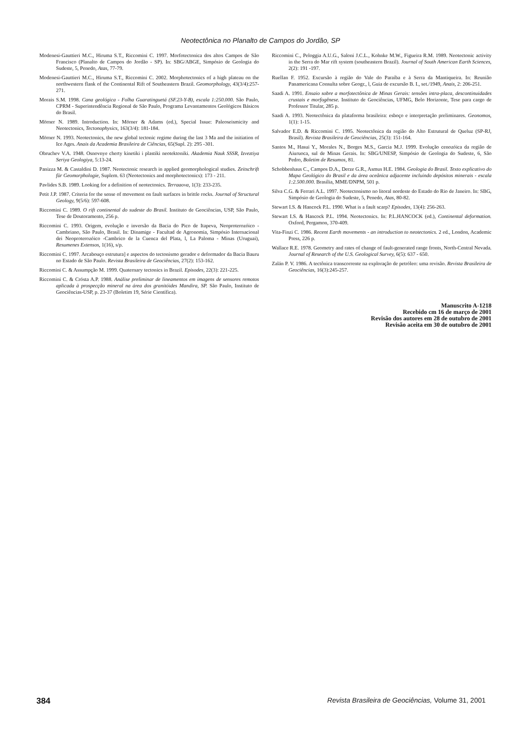Neotectônica no Planalto de Campos do Jordão, SP
Modenesi-Gauttieri M.C., Hiruma S.T., Riccomini C. 1997. Morfotectonica dos altos Campos de São Francisco (Planalto de Campos do Jordão - SP). In: SBG/ABGE, Simpósio de Geologia do Sudeste, 5, Penedo, Atas, 77-79.
Modenesi-Gauttieri M.C., Hiruma S.T., Riccomini C. 2002. Morphotectonics of a high plateau on the northwestern flank of the Continental Rift of Southeastern Brazil. Geomorphology, 43(3/4):257-271.
Morais S.M. 1998. Cana geológica - Folha Guaratinguetá (SF.23-Y-B), escala 1:250.000. São Paulo, CPRM - Superintendência Regional de São Paulo, Programa Levantamentos Geológicos Básicos do Brasil.
Mörner N. 1989. Introduction. In: Mörner & Adams (ed.), Special Issue: Paleoseismicity and Neotectonics, Tectonophysics, 163(3/4): 181-184.
Mörner N. 1993. Neotectonics, the new global tectonic regime during the last 3 Ma and the initiation of Ice Ages. Anais da Academia Brasileira de Ciências, 65(Supl. 2): 295 -301.
Obruchev V.A. 1948. Osnovnye cherty kinetiki i plastiki neotektoniki. Akademia Nauk SSSR, Izveztiya Seriya Geologiya, 5:13-24.
Panizza M. & Castaldini D. 1987. Neotectonic research in applied geomorphological studies. Zeitschrift für Geomorphologie, Suplem. 63 (Neotectonics and morphotectonics): 173 - 211.
Pavlides S.B. 1989. Looking for a definition of neotectonics. Terraaova, 1(3): 233-235.
Petit J.P. 1987. Criteria for the sense of movement on fault surfaces in brittle rocks. Journal of Structural Geology, 9(5/6): 597-608.
Riccomini C. 1989. O rift continental do sudeste do Brasil. Instituto de Geociências, USP, São Paulo, Tese de Doutoramento, 256 p.
Riccomini C. 1993. Origem, evolução e inversão da Bacia do Pico de Itapeva, Neoproterozóico - Cambriano, São Paulo, Brasil. In: Dinamige - Facultad de Agronomia, Simpósio Internacional dei Neoproterozóico -Cambrico de la Cuenca del Plata, l, La Paloma - Minas (Uruguai), Resumenes Extensos, 1(16), s/p.
Riccomini C. 1997. Arcabouço estrutura] e aspectos do tectonismo gerador e deformador da Bacia Bauru no Estado de São Paulo. Revista Brasileira de Geociências, 27(2): 153-162.
Riccomini C. & Assumpção M. 1999. Quaternary tectonics in Brazil. Episodes, 22(3): 221-225.
Riccomini C. & Crósta A.P. 1988. Análise preliminar de lineamentos em imagens de sensores remotos aplicada à prospecção mineral na área dos granitóides Mandira, SP. São Paulo, Instituto de Geociências-USP, p. 23-37 (Boletim 19, Série Científica).
Riccomini C., Peloggia A.U.G., Saloni J.C.L., Kohnke M.W., Figueira R.M. 1989. Neotectonic activity in the Serra do Mar rift system (southeastern Brazil). Journal of South American Earth Sciences, 2(2): 191 -197.
Ruellan F. 1952. Excursão à região do Vale do Paraíba e à Serra da Mantiqueira. In: Reunião Panamericana Consulta sobre Geogr., l, Guia de excursão B. I., set./1949, Anais, 2: 206-251.
Saadi A. 1991. Ensaio sobre a morfotectônica de Minas Gerais: tensões intra-placa, descontinuidades crustais e morfogênese. Instituto de Geociências, UFMG, Belo Horizonte, Tese para cargo de Professor Titular, 285 p.
Saadi A. 1993. Neotectônica da plataforma brasileira: esboço e interpretação preliminares. Geonomos, 1(1): 1-15.
Salvador E.D. & Riccomini C. 1995. Neotectônica da região do Alto Estrutural de Queluz (SP-RJ, Brasil). Revista Brasileira de Geociências, 25(3): 151-164.
Santos M., Hasui Y., Morales N., Borges M.S., Garcia M.J. 1999. Evolução cenozóica da região de Aiuruoca, sul de Minas Gerais. In: SBG/UNESP, Simpósio de Geologia do Sudeste, 6, São Pedro, Boletim de Resumos, 81.
Schobbenhaus C., Campos D.A., Derze G.R., Asmus H.E. 1984. Geologia do Brasil. Texto explicativo do Mapa Geológico do Brasil e da área oceânica adjacente incluindo depósitos minerais - escala 1:2.500.000. Brasília, MME/DNPM, 501 p.
Silva C.G. & Ferrari A.L. 1997. Neotectonismo no litoral nordeste do Estado do Rio de Janeiro. In: SBG, Simpósio de Geologia do Sudeste, 5, Penedo, Atas, 80-82.
Stewart I.S. & Hancock P.L. 1990. What is a fault scarp? Episodes, 13(4): 256-263.
Stewart I.S. & Hancock P.L. 1994. Neotectonics. In: P.L.HANCOCK (ed.), Continental deformation. Oxford, Pergamon, 370-409.
Vita-Finzi C. 1986. Recent Earth movements - an introduction to neotectonics. 2 ed., London, Academic Press, 226 p.
Wallace R.E. 1978. Geometry and rates of change of fault-generated range fronts, North-Central Nevada. Journal of Research of the U.S. Geological Survey, 6(5): 637 - 650.
Zalán P. V. 1986. A tectônica transcorrente na exploração de petróleo: uma revisão. Revista Brasileira de Geociências, 16(3):245-257.
Manuscrito A-1218
Recebido cm 16 de março de 2001
Revisão dos autores em 28 de outubro de 2001
Revisão aceita em 30 de outubro de 2001
384 Revista Brasileira de Geociências, Volume 31, 2001